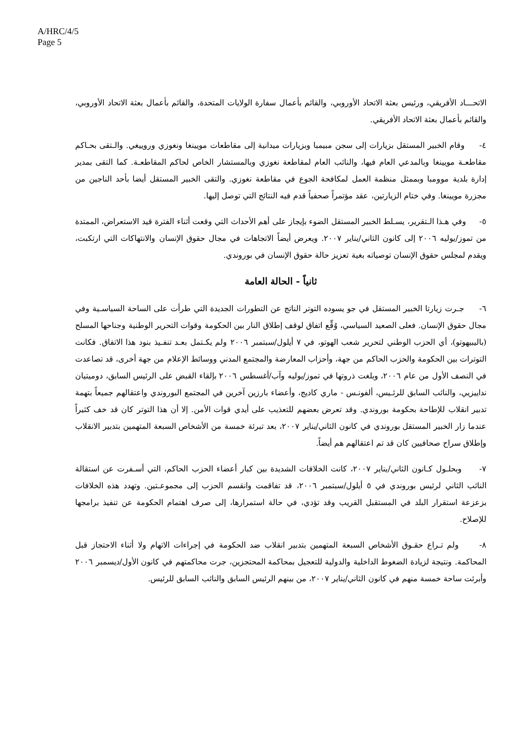A/HRC/4/5
Page 5
الاتحـــاد الأفريقي، ورئيس بعثة الاتحاد الأوروبي، والقائم بأعمال سفارة الولايات المتحدة، والقائم بأعمال بعثة الاتحاد الأوروبي، والقائم بأعمال بعثة الاتحاد الأفريقي.
٤- وقام الخبير المستقل بزيارات إلى سجن مبيمبا وبزيارات ميدانية إلى مقاطعات مويينغا ونغوزي وروييغي. والـتقى بحـاكم مقاطعـة مويينغا وبالمدعي العام فيها، والنائب العام لمقاطعة نغوزي وبالمستشار الخاص لحاكم المقاطعـة. كما التقى بمدير إدارة بلدية موومبا وبممثل منظمة العمل لمكافحة الجوع في مقاطعة نغوزي. والتقى الخبير المستقل أيضا بأحد الناجين من مجزرة مويينغا. وفي ختام الزيارتين، عقد مؤتمراً صحفياً قدم فيه النتائج التي توصل إليها.
٥- وفي هـذا الـتقرير، يسـلط الخبير المستقل الضوء بإيجاز على أهم الأحداث التي وقعت أثناء الفترة قيد الاستعراض، الممتدة من تموز/يوليه ٢٠٠٦ إلى كانون الثاني/يناير ٢٠٠٧. ويعرض أيضاً الاتجاهات في مجال حقوق الإنسان والانتهاكات التي ارتكبت، ويقدم لمجلس حقوق الإنسان توصياته بغية تعزيز حالة حقوق الإنسان في بوروندي.
ثانياً - الحالة العامة
٦- جـرت زيارتا الخبير المستقل في جو يسوده التوتر الناتج عن التطورات الجديدة التي طرأت على الساحة السياسـية وفي مجال حقوق الإنسان. فعلى الصعيد السياسي، وُقِّع اتفاق لوقف إطلاق النار بين الحكومة وقوات التحرير الوطنية وجناحها المسلح (باليبيهوتو)، أي الحزب الوطني لتحرير شعب الهوتو، في ٧ أيلول/سبتمبر ٢٠٠٦ ولم يكـتمل بعـد تنفـيذ بنود هذا الاتفاق. فكانت التوترات بين الحكومة والحزب الحاكم من جهة، وأحزاب المعارضة والمجتمع المدني ووسائط الإعلام من جهة أخرى، قد تصاعدت في النصف الأول من عام ٢٠٠٦، وبلغت ذروتها في تموز/يوليه وآب/أغسطس ٢٠٠٦ بإلقاء القبض على الرئيس السابق، دوميتيان نداييزيي، والنائب السابق للرئـيس، ألفونـس - ماري كاديج، وأعضاء بارزين آخرين في المجتمع البوروندي واعتقالهم جميعاً بتهمة تدبير انقلاب للإطاحة بحكومة بوروندي. وقد تعرض بعضهم للتعذيب على أيدي قوات الأمن. إلا أن هذا التوتر كان قد خف كثيراً عندما زار الخبير المستقل بوروندي في كانون الثاني/يناير ٢٠٠٧، بعد تبرئة خمسة من الأشخاص السبعة المتهمين بتدبير الانقلاب وإطلاق سراح صحافيين كان قد تم اعتقالهم هم أيضاً.
٧- وبحلـول كـانون الثاني/يناير ٢٠٠٧، كانت الخلافات الشديدة بين كبار أعضاء الحزب الحاكم، التي أسـفرت عن استقالة النائب الثاني لرئيس بوروندي في ٥ أيلول/سبتمبر ٢٠٠٦، قد تفاقمت وانقسم الحزب إلى مجموعـتين. وتهدد هذه الخلافات بزعزعة استقرار البلد في المستقبل القريب وقد تؤدي، في حالة استمرارها، إلى صرف اهتمام الحكومة عن تنفيذ برامجها للإصلاح.
٨- ولم تـراع حقـوق الأشخاص السبعة المتهمين بتدبير انقلاب ضد الحكومة في إجراءات الاتهام ولا أثناء الاحتجاز قبل المحاكمة. ونتيجة لزيادة الضغوط الداخلية والدولية للتعجيل بمحاكمة المحتجزين، جرت محاكمتهم في كانون الأول/ديسمبر ٢٠٠٦ وأبرئت ساحة خمسة منهم في كانون الثاني/يناير ٢٠٠٧، من بينهم الرئيس السابق والنائب السابق للرئيس.